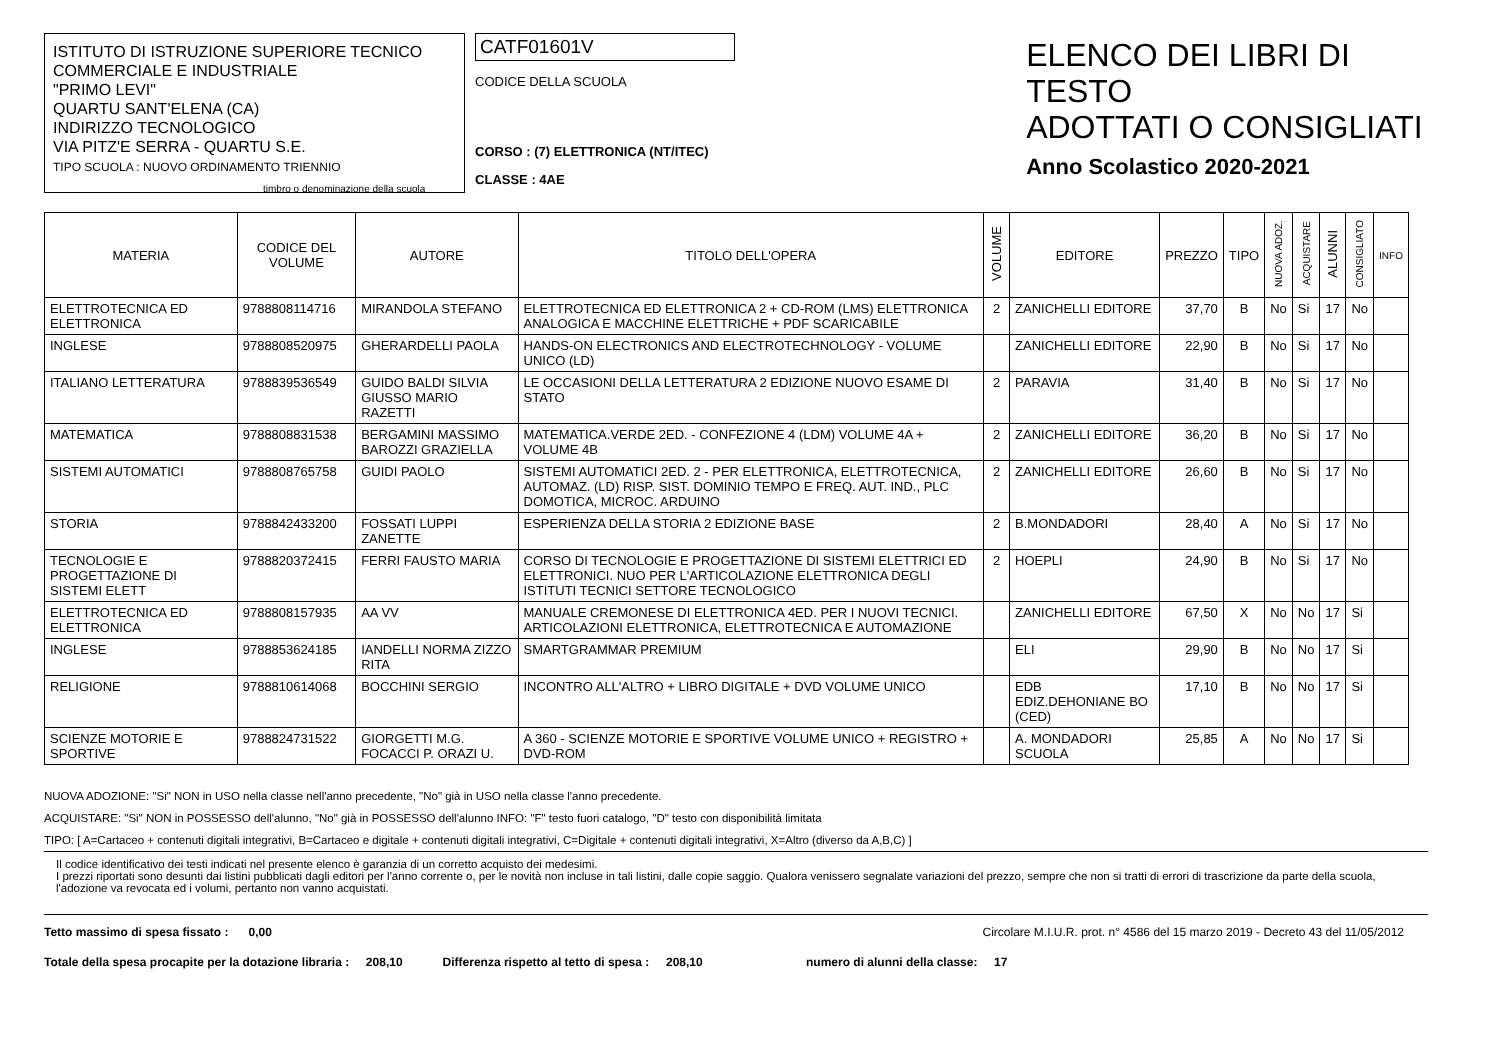ISTITUTO DI ISTRUZIONE SUPERIORE TECNICO
COMMERCIALE E INDUSTRIALE
"PRIMO LEVI"
QUARTU SANT'ELENA (CA)
INDIRIZZO TECNOLOGICO
VIA PITZ'E SERRA - QUARTU S.E.
TIPO SCUOLA : NUOVO ORDINAMENTO TRIENNIO
timbro o denominazione della scuola
CATF01601V
CODICE DELLA SCUOLA
CORSO : (7) ELETTRONICA (NT/ITEC)
CLASSE : 4AE
ELENCO DEI LIBRI DI TESTO
ADOTTATI O CONSIGLIATI
Anno Scolastico 2020-2021
| MATERIA | CODICE DEL VOLUME | AUTORE | TITOLO DELL'OPERA | VOLUME | EDITORE | PREZZO | TIPO | NUOVA ADOZ. | ACQUISTARE | ALUNNI | CONSIGLIATO | INFO |
| --- | --- | --- | --- | --- | --- | --- | --- | --- | --- | --- | --- | --- |
| ELETTROTECNICA ED ELETTRONICA | 9788808114716 | MIRANDOLA STEFANO | ELETTROTECNICA ED ELETTRONICA 2 + CD-ROM (LMS) ELETTRONICA ANALOGICA E MACCHINE ELETTRICHE + PDF SCARICABILE | 2 | ZANICHELLI EDITORE | 37,70 | B | No | Si | 17 | No | |
| INGLESE | 9788808520975 | GHERARDELLI PAOLA | HANDS-ON ELECTRONICS AND ELECTROTECHNOLOGY - VOLUME UNICO (LD) | | ZANICHELLI EDITORE | 22,90 | B | No | Si | 17 | No | |
| ITALIANO LETTERATURA | 9788839536549 | GUIDO BALDI SILVIA GIUSSO MARIO RAZETTI | LE OCCASIONI DELLA LETTERATURA 2 EDIZIONE NUOVO ESAME DI STATO | 2 | PARAVIA | 31,40 | B | No | Si | 17 | No | |
| MATEMATICA | 9788808831538 | BERGAMINI MASSIMO BAROZZI GRAZIELLA | MATEMATICA.VERDE 2ED. - CONFEZIONE 4 (LDM) VOLUME 4A + VOLUME 4B | 2 | ZANICHELLI EDITORE | 36,20 | B | No | Si | 17 | No | |
| SISTEMI AUTOMATICI | 9788808765758 | GUIDI PAOLO | SISTEMI AUTOMATICI 2ED. 2 - PER ELETTRONICA, ELETTROTECNICA, AUTOMAZ. (LD) RISP. SIST. DOMINIO TEMPO E FREQ. AUT. IND., PLC DOMOTICA, MICROC. ARDUINO | 2 | ZANICHELLI EDITORE | 26,60 | B | No | Si | 17 | No | |
| STORIA | 9788842433200 | FOSSATI LUPPI ZANETTE | ESPERIENZA DELLA STORIA 2 EDIZIONE BASE | 2 | B.MONDADORI | 28,40 | A | No | Si | 17 | No | |
| TECNOLOGIE E PROGETTAZIONE DI SISTEMI ELETT | 9788820372415 | FERRI FAUSTO MARIA | CORSO DI TECNOLOGIE E PROGETTAZIONE DI SISTEMI ELETTRICI ED ELETTRONICI. NUO PER L'ARTICOLAZIONE ELETTRONICA DEGLI ISTITUTI TECNICI SETTORE TECNOLOGICO | 2 | HOEPLI | 24,90 | B | No | Si | 17 | No | |
| ELETTROTECNICA ED ELETTRONICA | 9788808157935 | AA VV | MANUALE CREMONESE DI ELETTRONICA 4ED. PER I NUOVI TECNICI. ARTICOLAZIONI ELETTRONICA, ELETTROTECNICA E AUTOMAZIONE | | ZANICHELLI EDITORE | 67,50 | X | No | No | 17 | Si | |
| INGLESE | 9788853624185 | IANDELLI NORMA ZIZZO RITA | SMARTGRAMMAR PREMIUM | | ELI | 29,90 | B | No | No | 17 | Si | |
| RELIGIONE | 9788810614068 | BOCCHINI SERGIO | INCONTRO ALL'ALTRO + LIBRO DIGITALE + DVD VOLUME UNICO | | EDB EDIZ.DEHONIANE BO (CED) | 17,10 | B | No | No | 17 | Si | |
| SCIENZE MOTORIE E SPORTIVE | 9788824731522 | GIORGETTI M.G. FOCACCI P. ORAZI U. | A 360 - SCIENZE MOTORIE E SPORTIVE VOLUME UNICO + REGISTRO + DVD-ROM | | A. MONDADORI SCUOLA | 25,85 | A | No | No | 17 | Si | |
NUOVA ADOZIONE: "Si" NON in USO nella classe nell'anno precedente, "No" già in USO nella classe l'anno precedente.
ACQUISTARE: "Si" NON in POSSESSO dell'alunno, "No" già in POSSESSO dell'alunno INFO: "F" testo fuori catalogo, "D" testo con disponibilità limitata
TIPO: [ A=Cartaceo + contenuti digitali integrativi, B=Cartaceo e digitale + contenuti digitali integrativi, C=Digitale + contenuti digitali integrativi, X=Altro (diverso da A,B,C) ]
Il codice identificativo dei testi indicati nel presente elenco è garanzia di un corretto acquisto dei medesimi.
I prezzi riportati sono desunti dai listini pubblicati dagli editori per l'anno corrente o, per le novità non incluse in tali listini, dalle copie saggio. Qualora venissero segnalate variazioni del prezzo, sempre che non si tratti di errori di trascrizione da parte della scuola, l'adozione va revocata ed i volumi, pertanto non vanno acquistati.
Tetto massimo di spesa fissato : 0,00 Circolare M.I.U.R. prot. n° 4586 del 15 marzo 2019 - Decreto 43 del 11/05/2012
Totale della spesa procapite per la dotazione libraria : 208,10 Differenza rispetto al tetto di spesa : 208,10 numero di alunni della classe: 17